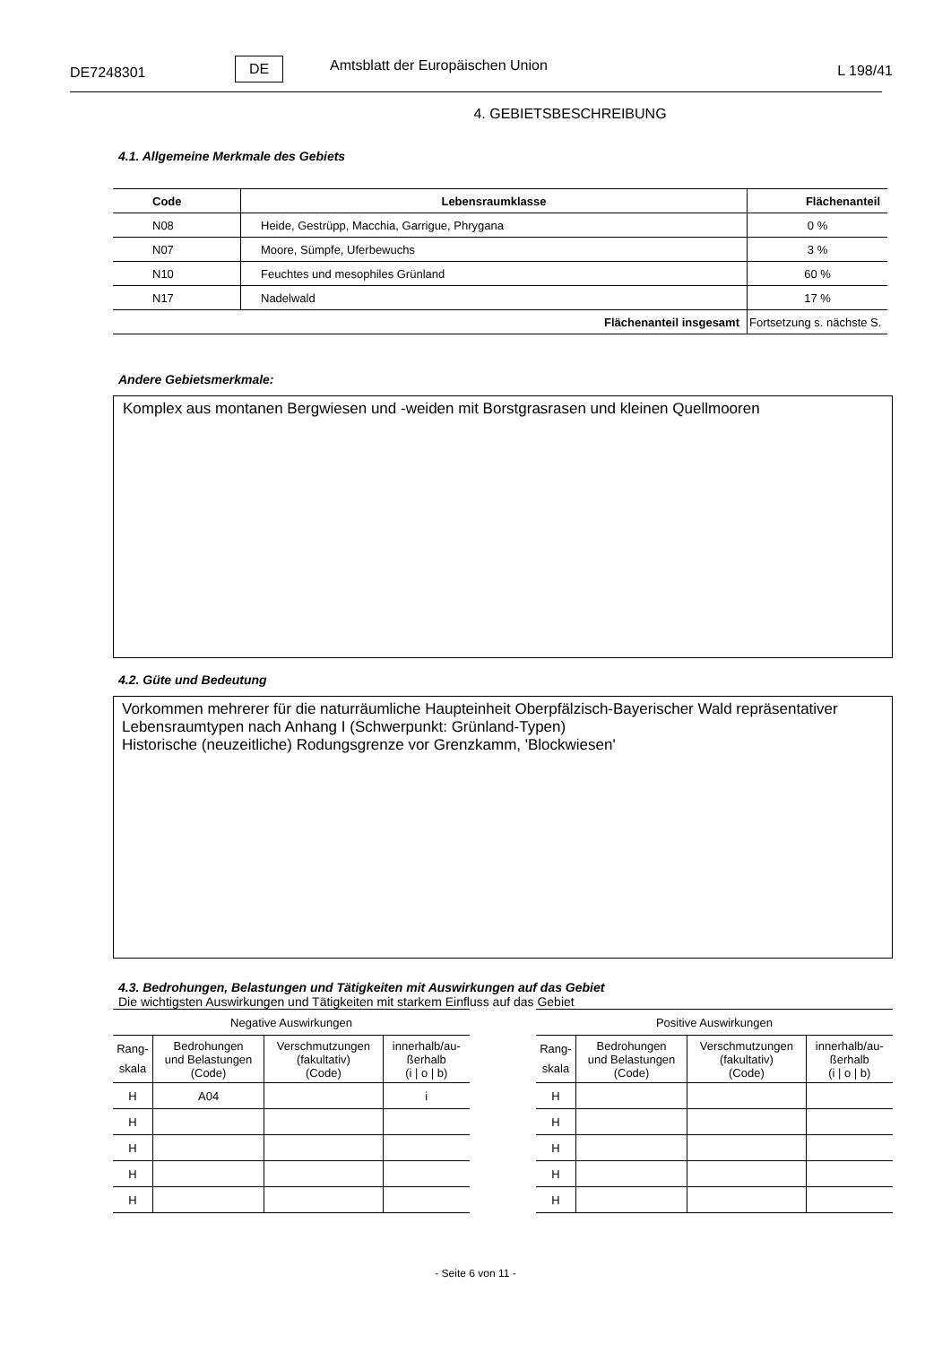DE7248301
DE Amtsblatt der Europäischen Union L 198/41
4. GEBIETSBESCHREIBUNG
4.1. Allgemeine Merkmale des Gebiets
| Code | Lebensraumklasse | Flächenanteil |
| --- | --- | --- |
| N08 | Heide, Gestrüpp, Macchia, Garrigue, Phrygana | 0 % |
| N07 | Moore, Sümpfe, Uferbewuchs | 3 % |
| N10 | Feuchtes und mesophiles Grünland | 60 % |
| N17 | Nadelwald | 17 % |
| Flächenanteil insgesamt | | Fortsetzung s. nächste S. |
Andere Gebietsmerkmale:
Komplex aus montanen Bergwiesen und -weiden mit Borstgrasrasen und kleinen Quellmooren
4.2. Güte und Bedeutung
Vorkommen mehrerer für die naturräumliche Haupteinheit Oberpfälzisch-Bayerischer Wald repräsentativer Lebensraumtypen nach Anhang I (Schwerpunkt: Grünland-Typen)
Historische (neuzeitliche) Rodungsgrenze vor Grenzkamm, 'Blockwiesen'
4.3. Bedrohungen, Belastungen und Tätigkeiten mit Auswirkungen auf das Gebiet
Die wichtigsten Auswirkungen und Tätigkeiten mit starkem Einfluss auf das Gebiet
| Negative Auswirkungen | | | |
| --- | --- | --- | --- |
| Rang- skala | Bedrohungen und Belastungen (Code) | Verschmutzungen (fakultativ) (Code) | innerhalb/au- ßerhalb (i / o / b) |
| H | A04 | | i |
| H | | | |
| H | | | |
| H | | | |
| H | | | |
| Positive Auswirkungen | | | |
| --- | --- | --- | --- |
| Rang- skala | Bedrohungen und Belastungen (Code) | Verschmutzungen (fakultativ) (Code) | innerhalb/au- ßerhalb (i / o / b) |
| H | | | |
| H | | | |
| H | | | |
| H | | | |
| H | | | |
- Seite 6 von 11 -